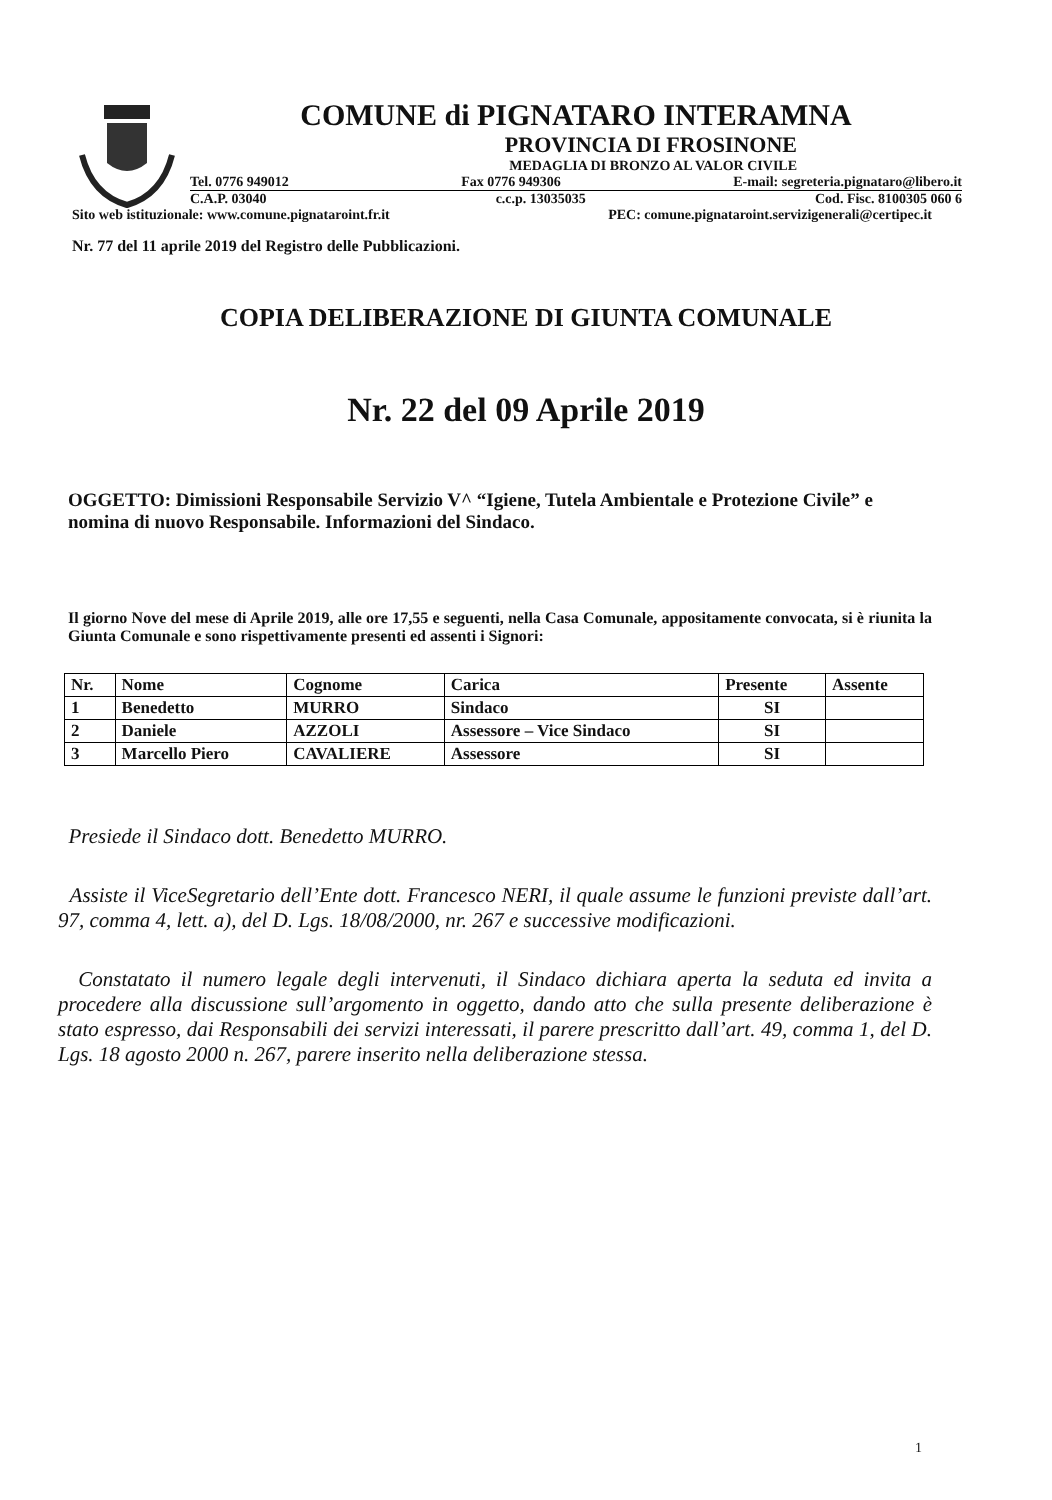COMUNE di PIGNATARO INTERAMNA
PROVINCIA DI FROSINONE
MEDAGLIA DI BRONZO AL VALOR CIVILE
Tel. 0776 949012 Fax 0776 949306 E-mail: segreteria.pignataro@libero.it
C.A.P. 03040 c.c.p. 13035035 Cod. Fisc. 8100305 060 6
Sito web istituzionale: www.comune.pignataroint.fr.it PEC: comune.pignataroint.servizigenerali@certipec.it
Nr. 77 del 11 aprile 2019 del Registro delle Pubblicazioni.
COPIA DELIBERAZIONE DI GIUNTA COMUNALE
Nr. 22 del 09 Aprile 2019
OGGETTO: Dimissioni Responsabile Servizio V^ “Igiene, Tutela Ambientale e Protezione Civile” e nomina di nuovo Responsabile. Informazioni del Sindaco.
Il giorno Nove del mese di Aprile 2019, alle ore 17,55 e seguenti, nella Casa Comunale, appositamente convocata, si è riunita la Giunta Comunale e sono rispettivamente presenti ed assenti i Signori:
| Nr. | Nome | Cognome | Carica | Presente | Assente |
| --- | --- | --- | --- | --- | --- |
| 1 | Benedetto | MURRO | Sindaco | SI | |
| 2 | Daniele | AZZOLI | Assessore – Vice Sindaco | SI | |
| 3 | Marcello Piero | CAVALIERE | Assessore | SI | |
Presiede il Sindaco dott. Benedetto MURRO.
Assiste il ViceSegretario dell’Ente dott. Francesco NERI, il quale assume le funzioni previste dall’art. 97, comma 4, lett. a), del D. Lgs. 18/08/2000, nr. 267 e successive modificazioni.
Constatato il numero legale degli intervenuti, il Sindaco dichiara aperta la seduta ed invita a procedere alla discussione sull’argomento in oggetto, dando atto che sulla presente deliberazione è stato espresso, dai Responsabili dei servizi interessati, il parere prescritto dall’art. 49, comma 1, del D. Lgs. 18 agosto 2000 n. 267, parere inserito nella deliberazione stessa.
1